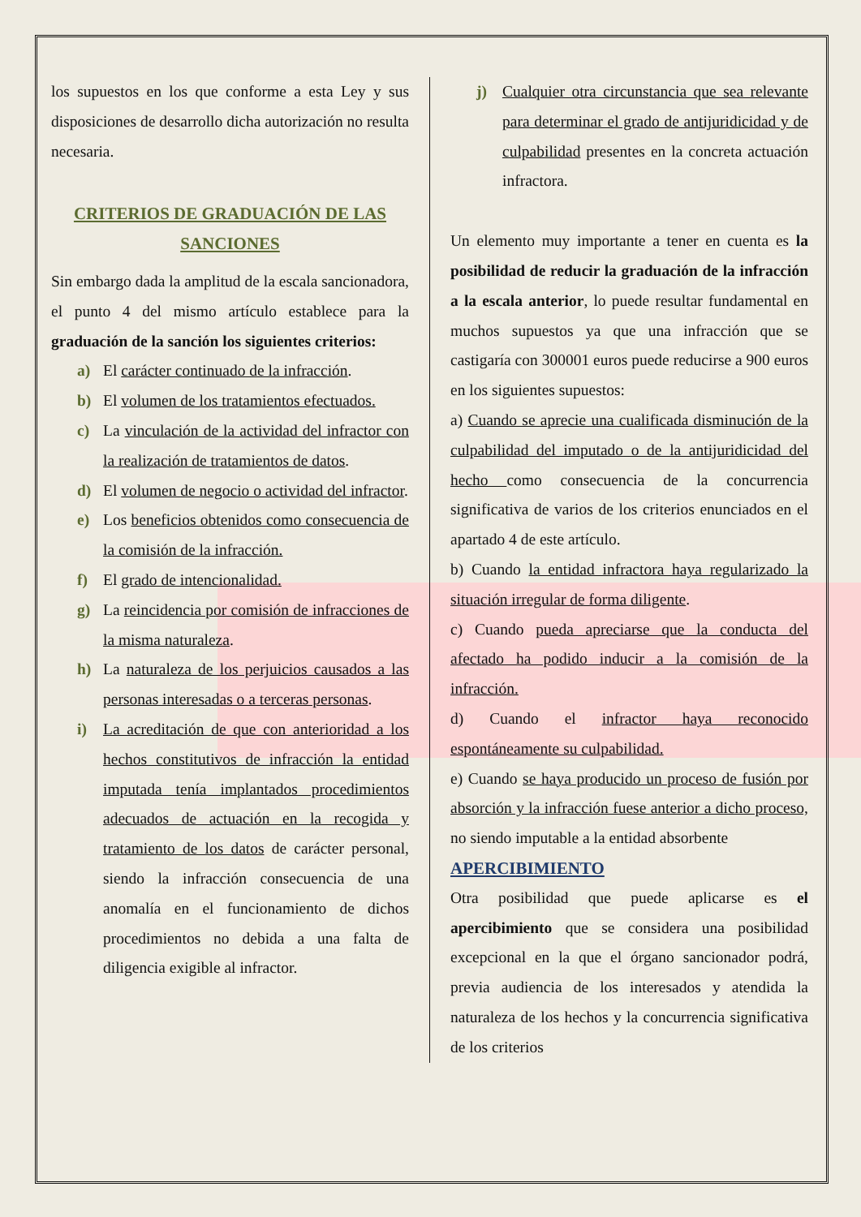los supuestos en los que conforme a esta Ley y sus disposiciones de desarrollo dicha autorización no resulta necesaria.
CRITERIOS DE GRADUACIÓN DE LAS SANCIONES
Sin embargo dada la amplitud de la escala sancionadora, el punto 4 del mismo artículo establece para la graduación de la sanción los siguientes criterios:
a) El carácter continuado de la infracción.
b) El volumen de los tratamientos efectuados.
c) La vinculación de la actividad del infractor con la realización de tratamientos de datos.
d) El volumen de negocio o actividad del infractor.
e) Los beneficios obtenidos como consecuencia de la comisión de la infracción.
f) El grado de intencionalidad.
g) La reincidencia por comisión de infracciones de la misma naturaleza.
h) La naturaleza de los perjuicios causados a las personas interesadas o a terceras personas.
i) La acreditación de que con anterioridad a los hechos constitutivos de infracción la entidad imputada tenía implantados procedimientos adecuados de actuación en la recogida y tratamiento de los datos de carácter personal, siendo la infracción consecuencia de una anomalía en el funcionamiento de dichos procedimientos no debida a una falta de diligencia exigible al infractor.
j) Cualquier otra circunstancia que sea relevante para determinar el grado de antijuridicidad y de culpabilidad presentes en la concreta actuación infractora.
Un elemento muy importante a tener en cuenta es la posibilidad de reducir la graduación de la infracción a la escala anterior, lo puede resultar fundamental en muchos supuestos ya que una infracción que se castigaría con 300001 euros puede reducirse a 900 euros en los siguientes supuestos:
a) Cuando se aprecie una cualificada disminución de la culpabilidad del imputado o de la antijuridicidad del hecho como consecuencia de la concurrencia significativa de varios de los criterios enunciados en el apartado 4 de este artículo.
b) Cuando la entidad infractora haya regularizado la situación irregular de forma diligente.
c) Cuando pueda apreciarse que la conducta del afectado ha podido inducir a la comisión de la infracción.
d) Cuando el infractor haya reconocido espontáneamente su culpabilidad.
e) Cuando se haya producido un proceso de fusión por absorción y la infracción fuese anterior a dicho proceso, no siendo imputable a la entidad absorbente
APERCIBIMIENTO
Otra posibilidad que puede aplicarse es el apercibimiento que se considera una posibilidad excepcional en la que el órgano sancionador podrá, previa audiencia de los interesados y atendida la naturaleza de los hechos y la concurrencia significativa de los criterios